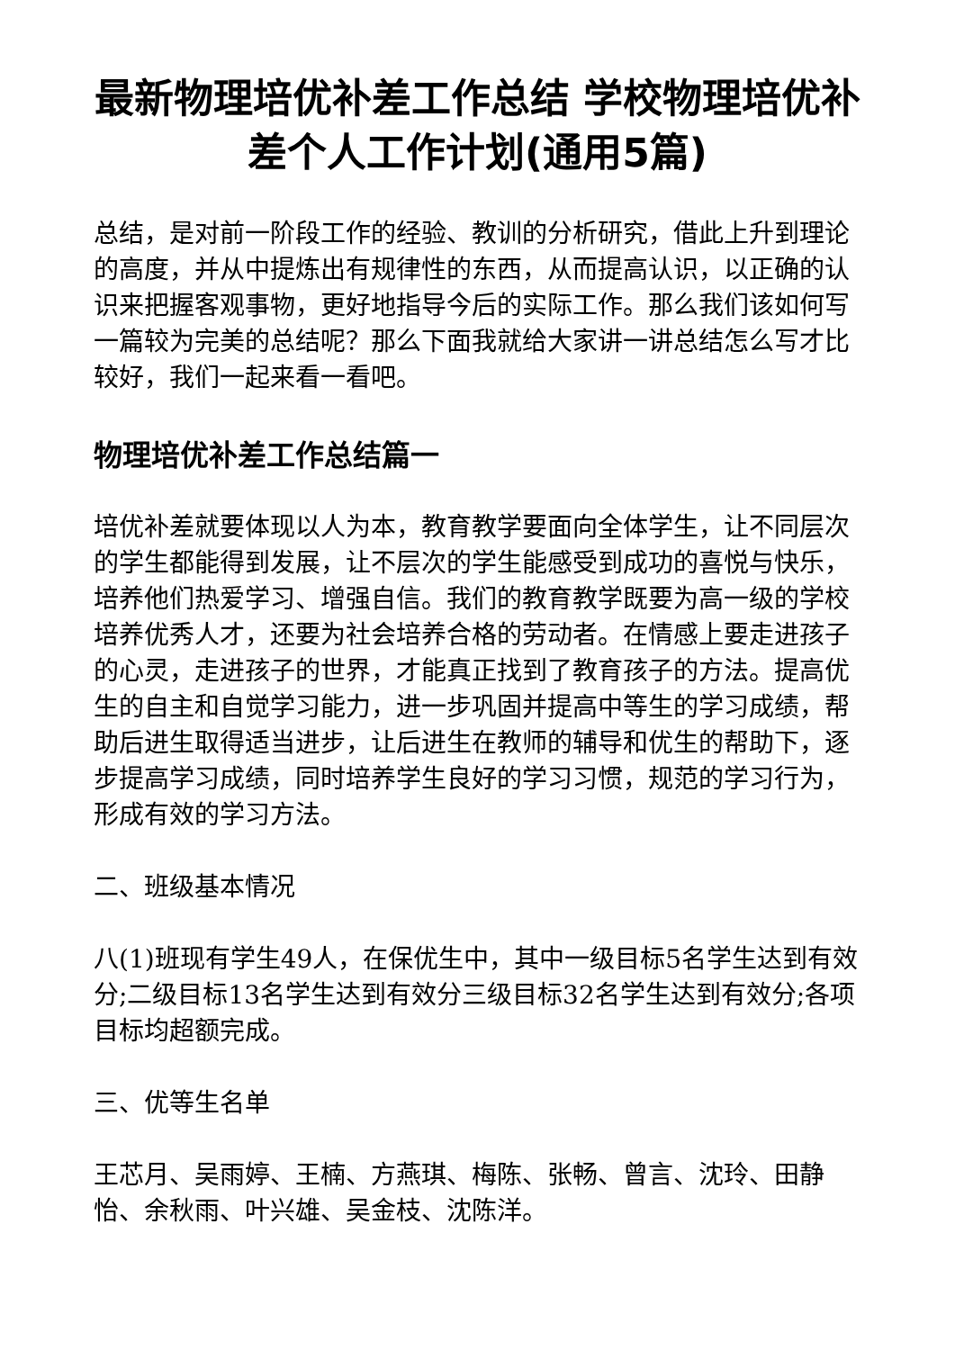最新物理培优补差工作总结 学校物理培优补差个人工作计划(通用5篇)
总结，是对前一阶段工作的经验、教训的分析研究，借此上升到理论的高度，并从中提炼出有规律性的东西，从而提高认识，以正确的认识来把握客观事物，更好地指导今后的实际工作。那么我们该如何写一篇较为完美的总结呢？那么下面我就给大家讲一讲总结怎么写才比较好，我们一起来看一看吧。
物理培优补差工作总结篇一
培优补差就要体现以人为本，教育教学要面向全体学生，让不同层次的学生都能得到发展，让不层次的学生能感受到成功的喜悦与快乐，培养他们热爱学习、增强自信。我们的教育教学既要为高一级的学校培养优秀人才，还要为社会培养合格的劳动者。在情感上要走进孩子的心灵，走进孩子的世界，才能真正找到了教育孩子的方法。提高优生的自主和自觉学习能力，进一步巩固并提高中等生的学习成绩，帮助后进生取得适当进步，让后进生在教师的辅导和优生的帮助下，逐步提高学习成绩，同时培养学生良好的学习习惯，规范的学习行为，形成有效的学习方法。
二、班级基本情况
八(1)班现有学生49人，在保优生中，其中一级目标5名学生达到有效分;二级目标13名学生达到有效分三级目标32名学生达到有效分;各项目标均超额完成。
三、优等生名单
王芯月、吴雨婷、王楠、方燕琪、梅陈、张畅、曾言、沈玲、田静怡、余秋雨、叶兴雄、吴金枝、沈陈洋。